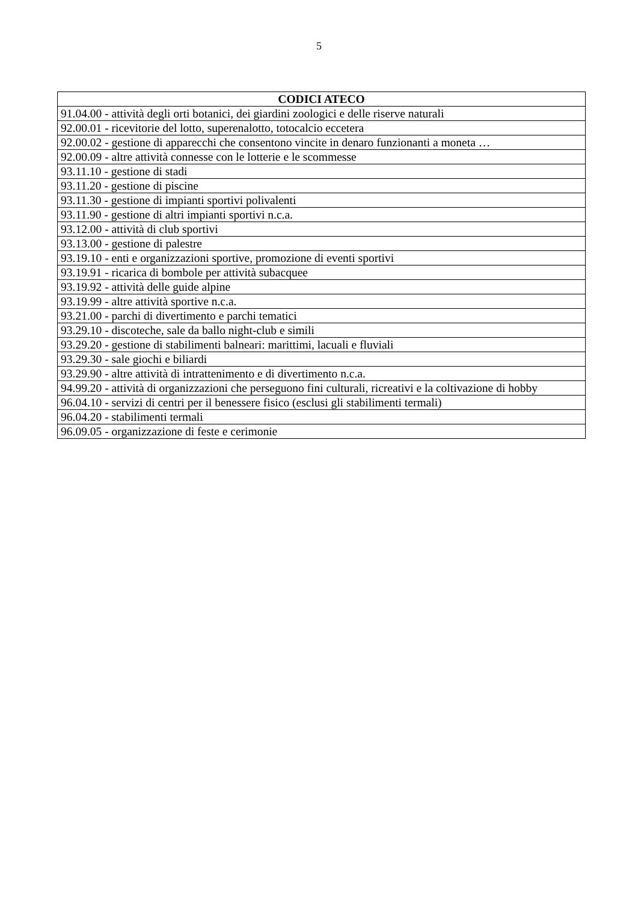5
| CODICI ATECO |
| --- |
| 91.04.00 - attività degli orti botanici, dei giardini zoologici e delle riserve naturali |
| 92.00.01 - ricevitorie del lotto, superenalotto, totocalcio eccetera |
| 92.00.02 - gestione di apparecchi che consentono vincite in denaro funzionanti a moneta … |
| 92.00.09 - altre attività connesse con le lotterie e le scommesse |
| 93.11.10 - gestione di stadi |
| 93.11.20 - gestione di piscine |
| 93.11.30 - gestione di impianti sportivi polivalenti |
| 93.11.90 - gestione di altri impianti sportivi n.c.a. |
| 93.12.00 - attività di club sportivi |
| 93.13.00 - gestione di palestre |
| 93.19.10 - enti e organizzazioni sportive, promozione di eventi sportivi |
| 93.19.91 - ricarica di bombole per attività subacquee |
| 93.19.92 - attività delle guide alpine |
| 93.19.99 - altre attività sportive n.c.a. |
| 93.21.00 - parchi di divertimento e parchi tematici |
| 93.29.10 - discoteche, sale da ballo night-club e simili |
| 93.29.20 - gestione di stabilimenti balneari: marittimi, lacuali e fluviali |
| 93.29.30 - sale giochi e biliardi |
| 93.29.90 - altre attività di intrattenimento e di divertimento n.c.a. |
| 94.99.20 - attività di organizzazioni che perseguono fini culturali, ricreativi e la coltivazione di hobby |
| 96.04.10 - servizi di centri per il benessere fisico (esclusi gli stabilimenti termali) |
| 96.04.20 - stabilimenti termali |
| 96.09.05 - organizzazione di feste e cerimonie |